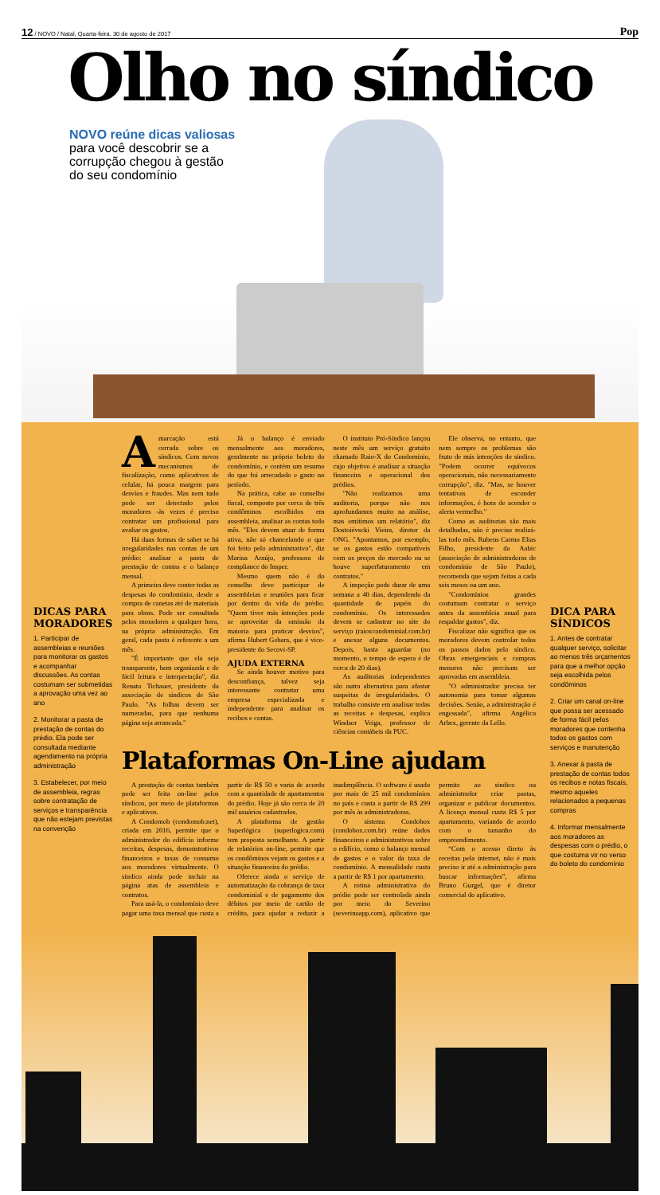12 / NOVO / Natal, Quarta-feira. 30 de agosto de 2017 Pop
Olho no síndico
NOVO reúne dicas valiosas
para você descobrir se a
corrupção chegou à gestão
do seu condomínio
DICAS PARA MORADORES
1. Participar de assembleias e reuniões para monitorar os gastos e acompanhar discussões. As contas costumam ser submetidas a aprovação uma vez ao ano
2. Monitorar a pasta de prestação de contas do prédio. Ela pode ser consultada mediante agendamento na própria administração
3. Estabelecer, por meio de assembleia, regras sobre contratação de serviços e transparência que não estejam previstas na convenção
Amarcação está cerrada sobre os síndicos. Com novos mecanismos de fiscalização, como aplicativos de celular, há pouca margem para desvios e fraudes. Mas nem tudo pode ser detectado pelos moradores -às vezes é preciso contratar um profissional para avaliar os gastos.
Há duas formas de saber se há irregularidades nas contas de um prédio: analisar a pasta de prestação de contas e o balanço mensal.
A primeira deve conter todas as despesas do condomínio, desde a compra de canetas até de materiais para obras. Pode ser consultada pelos moradores a qualquer hora, na própria administração. Em geral, cada pasta é referente a um mês.
"É importante que ela seja transparente, bem organizada e de fácil leitura e interpretação", diz Renato Tichauer, presidente da associação de síndicos de São Paulo. "As folhas devem ser numeradas, para que nenhuma página seja arrancada."
Já o balanço é enviado mensalmente aos moradores, geralmente no próprio boleto do condomínio, e contém um resumo do que foi arrecadado e gasto no período.
Na prática, cabe ao conselho fiscal, composto por cerca de três condôminos escolhidos em assembleia, analisar as contas todo mês. "Eles devem atuar de forma ativa, não só chancelando o que foi feito pelo administrativo", diz Marina Araújo, professora de compliance do Insper.
Mesmo quem não é do conselho deve participar de assembleias e reuniões para ficar por dentro da vida do prédio. "Quem tiver más intenções pode se aproveitar da omissão da maioria para praticar desvios", afirma Hubert Gebara, que é vice-presidente do Secovi-SP.
AJUDA EXTERNA
Se ainda houver motivo para desconfiança, talvez seja interessante contratar uma empresa especializada e independente para analisar os recibos e contas.
O instituto Pró-Síndico lançou neste mês um serviço gratuito chamado Raio-X do Condomínio, cujo objetivo é analisar a situação financeira e operacional dos prédios.
"Não realizamos uma auditoria, porque não nos aprofundamos muito na análise, mas emitimos um relatório", diz Dostoiévscki Vieira, diretor da ONG. "Apontamos, por exemplo, se os gastos estão compatíveis com os preços do mercado ou se houve superfaturamento em contratos."
A inspeção pode durar de uma semana a 40 dias, dependendo da quantidade de papéis do condomínio. Os interessados devem se cadastrar no site do serviço (raioxcondominial.com.br) e anexar alguns documentos. Depois, basta aguardar (no momento, o tempo de espera é de cerca de 20 dias).
As auditorias independentes são outra alternativa para afastar suspeitas de irregularidades. O trabalho consiste em analisar todas as receitas e despesas, explica Windsor Veiga, professor de ciências contábeis da PUC.
Ele observa, no entanto, que nem sempre os problemas são fruto de más intenções do síndico. "Podem ocorrer equívocos operacionais, não necessariamente corrupção", diz. "Mas, se houver tentativas de esconder informações, é hora de acender o alerta vermelho."
Como as auditorias são mais detalhadas, não é preciso realizá-las todo mês. Rubens Carmo Elias Filho, presidente da Aabic (associação de administradoras de condomínio de São Paulo), recomenda que sejam feitas a cada seis meses ou um ano.
"Condomínios grandes costumam contratar o serviço antes da assembleia anual para respaldar gastos", diz.
Fiscalizar não significa que os moradores devem controlar todos os passos dados pelo síndico. Obras emergenciais e compras menores não precisam ser aprovadas em assembleia.
"O administrador precisa ter autonomia para tomar algumas decisões. Senão, a administração é engessada", afirma Angélica Arbex, gerente da Lello.
Plataformas On-Line ajudam
A prestação de contas também pode ser feita on-line pelos síndicos, por meio de plataformas e aplicativos.
A Condomob (condomob.net), criada em 2016, permite que o administrador do edifício informe receitas, despesas, demonstrativos financeiros e taxas de consumo aos moradores virtualmente. O síndico ainda pode incluir na página atas de assembleia e contratos.
Para usá-la, o condomínio deve pagar uma taxa mensal que custa a partir de R$ 50 e varia de acordo com a quantidade de apartamentos do prédio. Hoje já são cerca de 20 mil usuários cadastrados.
A plataforma de gestão Superlógica (superlogica.com) tem proposta semelhante. A partir de relatórios on-line, permite que os condôminos vejam os gastos e a situação financeira do prédio.
Oferece ainda o serviço de automatização da cobrança de taxa condominial e de pagamento dos débitos por meio de cartão de crédito, para ajudar a reduzir a inadimplência. O software é usado por mais de 25 mil condomínios no país e custa a partir de R$ 299 por mês às administradoras.
O sistema Condobox (condobox.com.br) reúne dados financeiros e administrativos sobre o edifício, como o balanço mensal de gastos e o valor da taxa de condomínio. A mensalidade custa a partir de R$ 1 por apartamento.
A rotina administrativa do prédio pode ser controlada ainda por meio do Severino (severinoapp.com), aplicativo que permite ao síndico ou administrador criar pastas, organizar e publicar documentos. A licença mensal custa R$ 5 por apartamento, variando de acordo com o tamanho do empreendimento.
“Com o acesso direto às receitas pela internet, não é mais preciso ir até a administração para buscar informações”, afirma Bruno Gurgel, que é diretor comercial do aplicativo.
DICA PARA SÍNDICOS
1. Antes de contratar qualquer serviço, solicitar ao menos três orçamentos para que a melhor opção seja escolhida pelos condôminos
2. Criar um canal on-line que possa ser acessado de forma fácil pelos moradores que contenha todos os gastos com serviços e manutenção
3. Anexar à pasta de prestação de contas todos os recibos e notas fiscais, mesmo aqueles relacionados a pequenas compras
4. Informar mensalmente aos moradores as despesas com o prédio, o que costuma vir no verso do boleto do condomínio